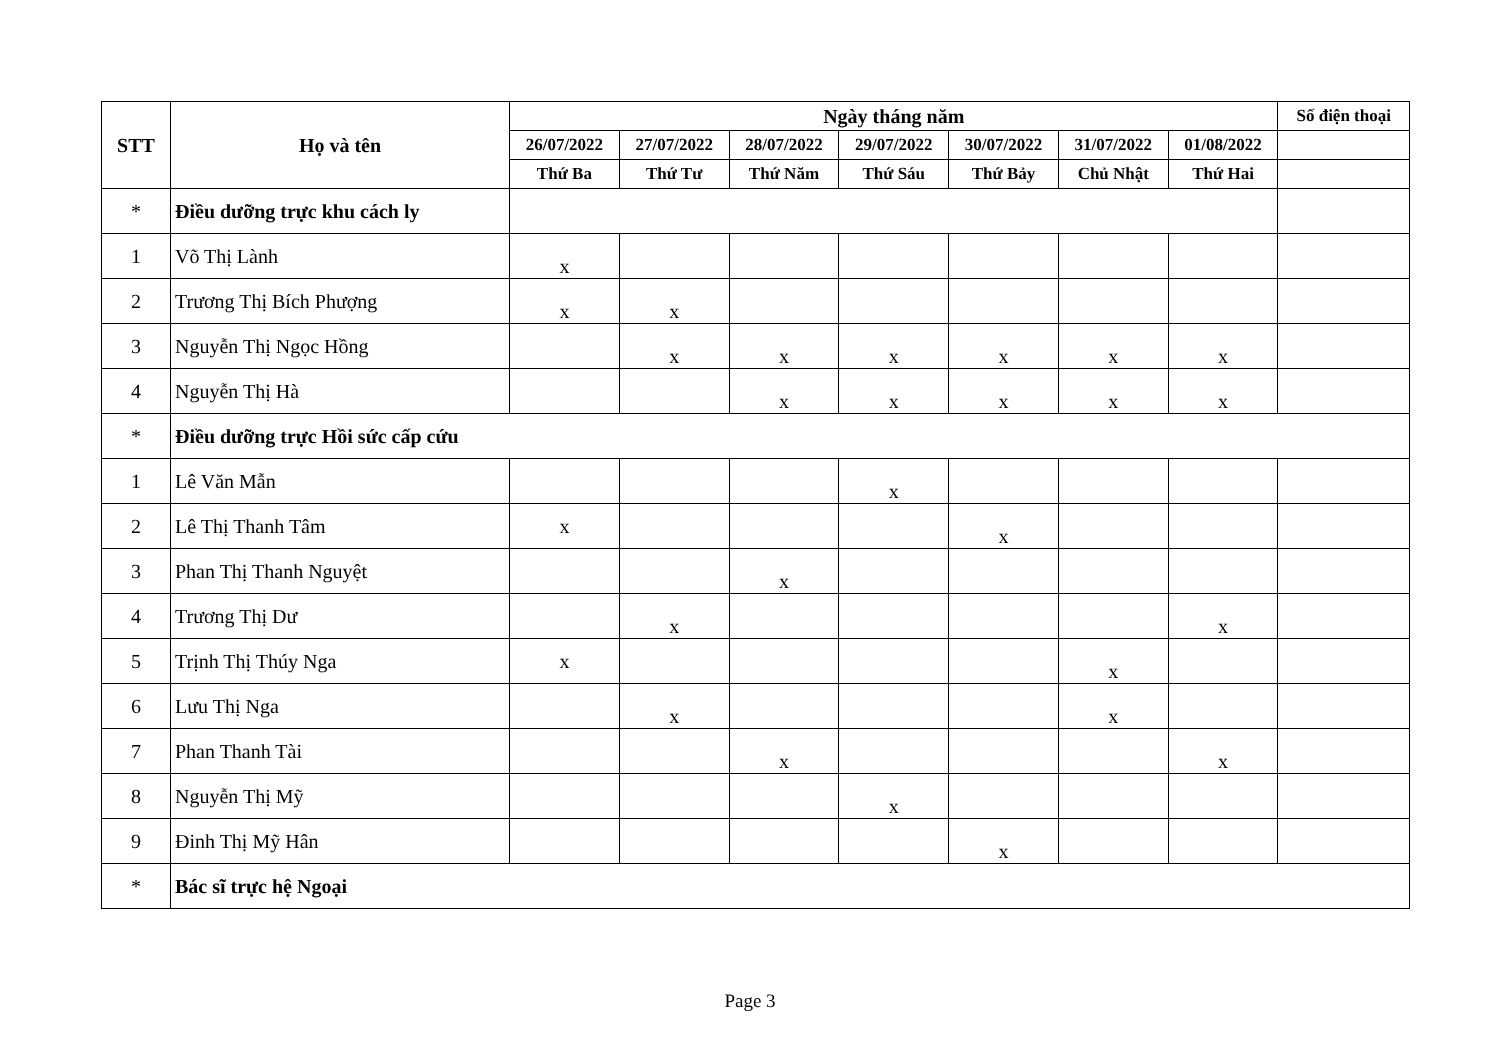| STT | Họ và tên | Ngày tháng năm | | | | | | | Số điện thoại |
| --- | --- | --- | --- | --- | --- | --- | --- | --- | --- |
| | | 26/07/2022 | 27/07/2022 | 28/07/2022 | 29/07/2022 | 30/07/2022 | 31/07/2022 | 01/08/2022 | |
| | | Thứ Ba | Thứ Tư | Thứ Năm | Thứ Sáu | Thứ Bảy | Chủ Nhật | Thứ Hai | |
| * | Điều dưỡng trực khu cách ly | | | | | | | | |
| 1 | Võ Thị Lành | x | | | | | | | |
| 2 | Trương Thị Bích Phượng | x | x | | | | | | |
| 3 | Nguyễn Thị Ngọc Hồng | | x | x | x | x | x | x | |
| 4 | Nguyễn Thị Hà | | | x | x | x | x | x | |
| * | Điều dưỡng trực Hồi sức cấp cứu | | | | | | | | |
| 1 | Lê Văn Mẫn | | | | x | | | | |
| 2 | Lê Thị Thanh Tâm | x | | | | x | | | |
| 3 | Phan Thị Thanh Nguyệt | | | x | | | | | |
| 4 | Trương Thị Dư | | x | | | | | x | |
| 5 | Trịnh Thị Thúy Nga | x | | | | | x | | |
| 6 | Lưu Thị Nga | | x | | | | x | | |
| 7 | Phan Thanh Tài | | | x | | | | x | |
| 8 | Nguyễn Thị Mỹ | | | | x | | | | |
| 9 | Đinh Thị Mỹ Hân | | | | | x | | | |
| * | Bác sĩ trực hệ Ngoại | | | | | | | | |
Page 3